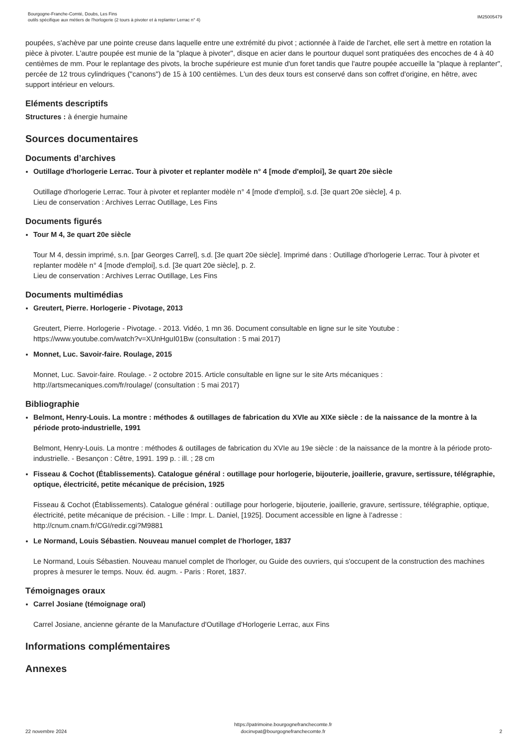Bourgogne-Franche-Comté, Doubs, Les Fins
outils spécifique aux métiers de l'horlogerie (2 tours à pivoter et à replanter Lerrac n° 4)
IM25005479
poupées, s'achève par une pointe creuse dans laquelle entre une extrémité du pivot ; actionnée à l'aide de l'archet, elle sert à mettre en rotation la pièce à pivoter. L'autre poupée est munie de la "plaque à pivoter", disque en acier dans le pourtour duquel sont pratiquées des encoches de 4 à 40 centièmes de mm. Pour le replantage des pivots, la broche supérieure est munie d'un foret tandis que l'autre poupée accueille la "plaque à replanter", percée de 12 trous cylindriques ("canons") de 15 à 100 centièmes. L'un des deux tours est conservé dans son coffret d'origine, en hêtre, avec support intérieur en velours.
Eléments descriptifs
Structures : à énergie humaine
Sources documentaires
Documents d’archives
Outillage d'horlogerie Lerrac. Tour à pivoter et replanter modèle n° 4 [mode d'emploi], 3e quart 20e siècle
Outillage d'horlogerie Lerrac. Tour à pivoter et replanter modèle n° 4 [mode d'emploi], s.d. [3e quart 20e siècle], 4 p.
Lieu de conservation : Archives Lerrac Outillage, Les Fins
Documents figurés
Tour M 4, 3e quart 20e siècle
Tour M 4, dessin imprimé, s.n. [par Georges Carrel], s.d. [3e quart 20e siècle]. Imprimé dans : Outillage d'horlogerie Lerrac. Tour à pivoter et replanter modèle n° 4 [mode d'emploi], s.d. [3e quart 20e siècle], p. 2.
Lieu de conservation : Archives Lerrac Outillage, Les Fins
Documents multimédias
Greutert, Pierre. Horlogerie - Pivotage, 2013
Greutert, Pierre. Horlogerie - Pivotage. - 2013. Vidéo, 1 mn 36. Document consultable en ligne sur le site Youtube : https://www.youtube.com/watch?v=XUnHguI01Bw (consultation : 5 mai 2017)
Monnet, Luc. Savoir-faire. Roulage, 2015
Monnet, Luc. Savoir-faire. Roulage. - 2 octobre 2015. Article consultable en ligne sur le site Arts mécaniques : http://artsmecaniques.com/fr/roulage/ (consultation : 5 mai 2017)
Bibliographie
Belmont, Henry-Louis. La montre : méthodes & outillages de fabrication du XVIe au XIXe siècle : de la naissance de la montre à la période proto-industrielle, 1991
Belmont, Henry-Louis. La montre : méthodes & outillages de fabrication du XVIe au 19e siècle : de la naissance de la montre à la période proto-industrielle. - Besançon : Cêtre, 1991. 199 p. : ill. ; 28 cm
Fisseau & Cochot (Établissements). Catalogue général : outillage pour horlogerie, bijouterie, joaillerie, gravure, sertissure, télégraphie, optique, électricité, petite mécanique de précision, 1925
Fisseau & Cochot (Établissements). Catalogue général : outillage pour horlogerie, bijouterie, joaillerie, gravure, sertissure, télégraphie, optique, électricité, petite mécanique de précision. - Lille : Impr. L. Daniel, [1925]. Document accessible en ligne à l’adresse : http://cnum.cnam.fr/CGI/redir.cgi?M9881
Le Normand, Louis Sébastien. Nouveau manuel complet de l'horloger, 1837
Le Normand, Louis Sébastien. Nouveau manuel complet de l'horloger, ou Guide des ouvriers, qui s'occupent de la construction des machines propres à mesurer le temps. Nouv. éd. augm. - Paris : Roret, 1837.
Témoignages oraux
Carrel Josiane (témoignage oral)
Carrel Josiane, ancienne gérante de la Manufacture d'Outillage d'Horlogerie Lerrac, aux Fins
Informations complémentaires
Annexes
22 novembre 2024
https://patrimoine.bourgognefranchecomte.fr
docinvpat@bourgognefranchecomte.fr
2